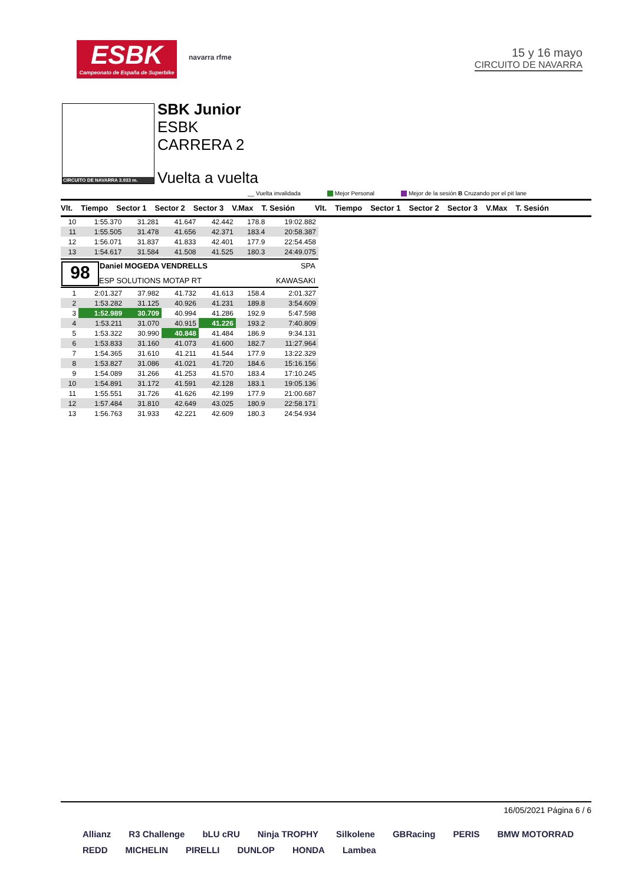ESBK
Campeonato de España de Superbike
navarra rfme
15 y 16 mayo
CIRCUITO DE NAVARRA
CIRCUITO DE NAVARRA 3.933 m.
SBK Junior
ESBK
CARRERA 2
Vuelta a vuelta
__ Vuelta invalidada Mejor Personal Mejor de la sesión B Cruzando por el pit lane
Vlt. Tiempo Sector 1 Sector 2 Sector 3 V.Max T. Sesión Vlt. Tiempo Sector 1 Sector 2 Sector 3 V.Max T. Sesión
| 10 | 1:55.370 | 31.281 | 41.647 | 42.442 | 178.8 | 19:02.882 |
| 11 | 1:55.505 | 31.478 | 41.656 | 42.371 | 183.4 | 20:58.387 |
| 12 | 1:56.071 | 31.837 | 41.833 | 42.401 | 177.9 | 22:54.458 |
| 13 | 1:54.617 | 31.584 | 41.508 | 41.525 | 180.3 | 24:49.075 |
98 Daniel MOGEDA VENDRELLS SPA
ESP SOLUTIONS MOTAP RT KAWASAKI
| 1 | 2:01.327 | 37.982 | 41.732 | 41.613 | 158.4 | 2:01.327 |
| 2 | 1:53.282 | 31.125 | 40.926 | 41.231 | 189.8 | 3:54.609 |
| 3 | 1:52.989 | 30.709 | 40.994 | 41.286 | 192.9 | 5:47.598 |
| 4 | 1:53.211 | 31.070 | 40.915 | 41.226 | 193.2 | 7:40.809 |
| 5 | 1:53.322 | 30.990 | 40.848 | 41.484 | 186.9 | 9:34.131 |
| 6 | 1:53.833 | 31.160 | 41.073 | 41.600 | 182.7 | 11:27.964 |
| 7 | 1:54.365 | 31.610 | 41.211 | 41.544 | 177.9 | 13:22.329 |
| 8 | 1:53.827 | 31.086 | 41.021 | 41.720 | 184.6 | 15:16.156 |
| 9 | 1:54.089 | 31.266 | 41.253 | 41.570 | 183.4 | 17:10.245 |
| 10 | 1:54.891 | 31.172 | 41.591 | 42.128 | 183.1 | 19:05.136 |
| 11 | 1:55.551 | 31.726 | 41.626 | 42.199 | 177.9 | 21:00.687 |
| 12 | 1:57.484 | 31.810 | 42.649 | 43.025 | 180.9 | 22:58.171 |
| 13 | 1:56.763 | 31.933 | 42.221 | 42.609 | 180.3 | 24:54.934 |
16/05/2021 Página 6 / 6
Allianz R3 Challenge bLU cRU Ninja TROPHY Silkolene GBRacing PERIS BMW MOTORRAD REDD MICHELIN PIRELLI DUNLOP HONDA Lambea